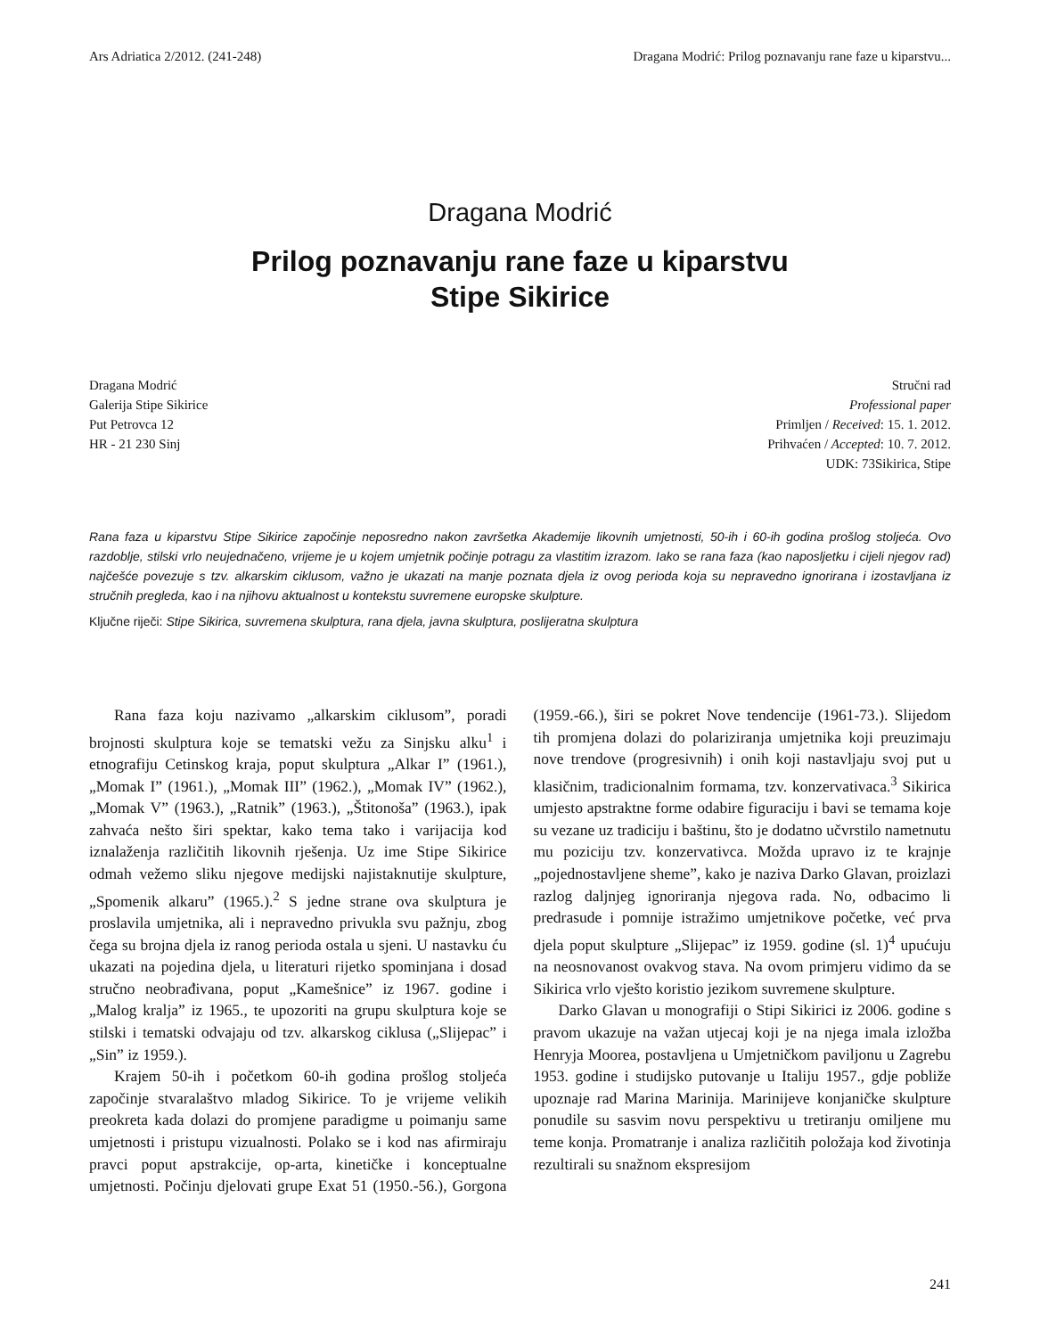Ars Adriatica 2/2012. (241-248) Dragana Modrić: Prilog poznavanju rane faze u kiparstvu...
Dragana Modrić
Prilog poznavanju rane faze u kiparstvu
Stipe Sikirice
Dragana Modrić
Galerija Stipe Sikirice
Put Petrovca 12
HR - 21 230 Sinj
Stručni rad
Professional paper
Primljen / Received: 15. 1. 2012.
Prihvaćen / Accepted: 10. 7. 2012.
UDK: 73Sikirica, Stipe
Rana faza u kiparstvu Stipe Sikirice započinje neposredno nakon završetka Akademije likovnih umjetnosti, 50-ih i 60-ih godina prošlog stoljeća. Ovo razdoblje, stilski vrlo neujednačeno, vrijeme je u kojem umjetnik počinje potragu za vlastitim izrazom. Iako se rana faza (kao naposljetku i cijeli njegov rad) najčešće povezuje s tzv. alkarskim ciklusom, važno je ukazati na manje poznata djela iz ovog perioda koja su nepravedno ignorirana i izostavljana iz stručnih pregleda, kao i na njihovu aktualnost u kontekstu suvremene europske skulpture.
Ključne riječi: Stipe Sikirica, suvremena skulptura, rana djela, javna skulptura, poslijeratna skulptura
Rana faza koju nazivamo „alkarskim ciklusom”, poradi brojnosti skulptura koje se tematski vežu za Sinjsku alku<sup>1</sup> i etnografiju Cetinskog kraja, poput skulptura „Alkar I” (1961.), „Momak I” (1961.), „Momak III” (1962.), „Momak IV” (1962.), „Momak V” (1963.), „Ratnik” (1963.), „Štitonoša” (1963.), ipak zahvaća nešto širi spektar, kako tema tako i varijacija kod iznalaženja različitih likovnih rješenja. Uz ime Stipe Sikirice odmah vežemo sliku njegove medijski najistaknutije skulpture, „Spomenik alkaru” (1965.).<sup>2</sup> S jedne strane ova skulptura je proslavila umjetnika, ali i nepravedno privukla svu pažnju, zbog čega su brojna djela iz ranog perioda ostala u sjeni. U nastavku ću ukazati na pojedina djela, u literaturi rijetko spominjana i dosad stručno neobrađivana, poput „Kamešnice” iz 1967. godine i „Malog kralja” iz 1965., te upozoriti na grupu skulptura koje se stilski i tematski odvajaju od tzv. alkarskog ciklusa („Slijepac” i „Sin” iz 1959.).
Krajem 50-ih i početkom 60-ih godina prošlog stoljeća započinje stvaralaštvo mladog Sikirice. To je vrijeme velikih preokreta kada dolazi do promjene paradigme u poimanju same umjetnosti i pristupu vizualnosti. Polako se i kod nas afirmiraju pravci poput apstrakcije, op-arta, kinetičke i konceptualne umjetnosti. Počinju djelovati grupe Exat 51 (1950.-56.), Gorgona (1959.-66.), širi se pokret Nove tendencije (1961-73.). Slijedom tih promjena dolazi do polariziranja umjetnika koji preuzimaju nove trendove (progresivnih) i onih koji nastavljaju svoj put u klasičnim, tradicionalnim formama, tzv. konzervativaca.<sup>3</sup> Sikirica umjesto apstraktne forme odabire figuraciju i bavi se temama koje su vezane uz tradiciju i baštinu, što je dodatno učvrstilo nametnutu mu poziciju tzv. konzervativca. Možda upravo iz te krajnje „pojednostavljene sheme”, kako je naziva Darko Glavan, proizlazi razlog daljnjeg ignoriranja njegova rada. No, odbacimo li predrasude i pomnije istražimo umjetnikove početke, već prva djela poput skulpture „Slijepac” iz 1959. godine (sl. 1)<sup>4</sup> upućuju na neosnovanost ovakvog stava. Na ovom primjeru vidimo da se Sikirica vrlo vješto koristio jezikom suvremene skulpture.
Darko Glavan u monografiji o Stipi Sikirici iz 2006. godine s pravom ukazuje na važan utjecaj koji je na njega imala izložba Henryja Moorea, postavljena u Umjetničkom paviljonu u Zagrebu 1953. godine i studijsko putovanje u Italiju 1957., gdje pobliže upoznaje rad Marina Marinija. Marinijeve konjaničke skulpture ponudile su sasvim novu perspektivu u tretiranju omiljene mu teme konja. Promatranje i analiza različitih položaja kod životinja rezultirali su snažnom ekspresijom
241